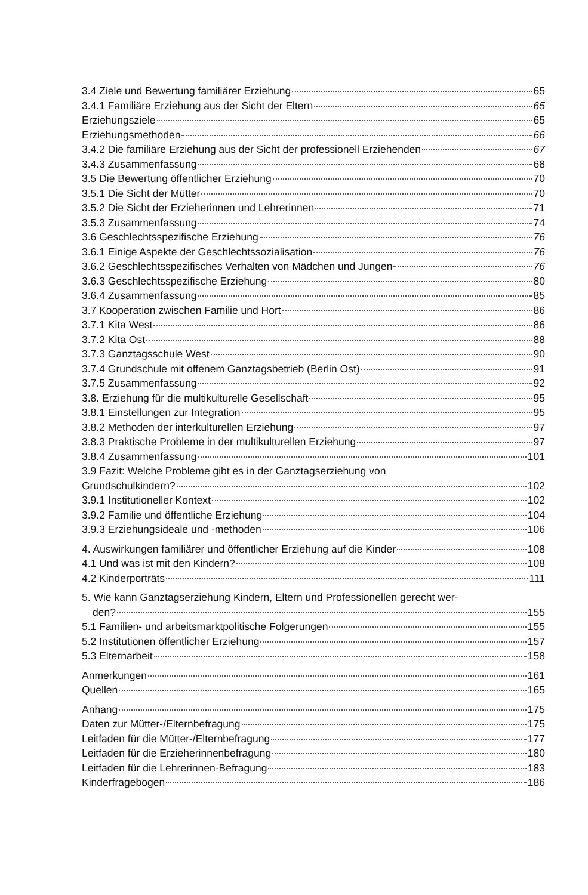3.4 Ziele und Bewertung familiärer Erziehung 65
3.4.1 Familiäre Erziehung aus der Sicht der Eltern 65
Erziehungsziele 65
Erziehungsmethoden 66
3.4.2 Die familiäre Erziehung aus der Sicht der professionell Erziehenden 67
3.4.3 Zusammenfassung 68
3.5 Die Bewertung öffentlicher Erziehung 70
3.5.1 Die Sicht der Mütter 70
3.5.2 Die Sicht der Erzieherinnen und Lehrerinnen 71
3.5.3 Zusammenfassung 74
3.6 Geschlechtsspezifische Erziehung 76
3.6.1 Einige Aspekte der Geschlechtssozialisation 76
3.6.2 Geschlechtsspezifisches Verhalten von Mädchen und Jungen 76
3.6.3 Geschlechtsspezifische Erziehung 80
3.6.4 Zusammenfassung 85
3.7 Kooperation zwischen Familie und Hort 86
3.7.1 Kita West 86
3.7.2 Kita Ost 88
3.7.3 Ganztagsschule West 90
3.7.4 Grundschule mit offenem Ganztagsbetrieb (Berlin Ost) 91
3.7.5 Zusammenfassung 92
3.8. Erziehung für die multikulturelle Gesellschaft 95
3.8.1 Einstellungen zur Integration 95
3.8.2 Methoden der interkulturellen Erziehung 97
3.8.3 Praktische Probleme in der multikulturellen Erziehung 97
3.8.4 Zusammenfassung 101
3.9 Fazit: Welche Probleme gibt es in der Ganztagserziehung von
Grundschulkindern? 102
3.9.1 Institutioneller Kontext 102
3.9.2 Familie und öffentliche Erziehung 104
3.9.3 Erziehungsideale und -methoden 106
4. Auswirkungen familiärer und öffentlicher Erziehung auf die Kinder 108
4.1 Und was ist mit den Kindern? 108
4.2 Kinderporträts 111
5. Wie kann Ganztagserziehung Kindern, Eltern und Professionellen gerecht wer-
den? 155
5.1 Familien- und arbeitsmarktpolitische Folgerungen 155
5.2 Institutionen öffentlicher Erziehung 157
5.3 Elternarbeit 158
Anmerkungen 161
Quellen 165
Anhang 175
Daten zur Mütter-/Elternbefragung 175
Leitfaden für die Mütter-/Elternbefragung 177
Leitfaden für die Erzieherinnenbefragung 180
Leitfaden für die Lehrerinnen-Befragung 183
Kinderfragebogen 186